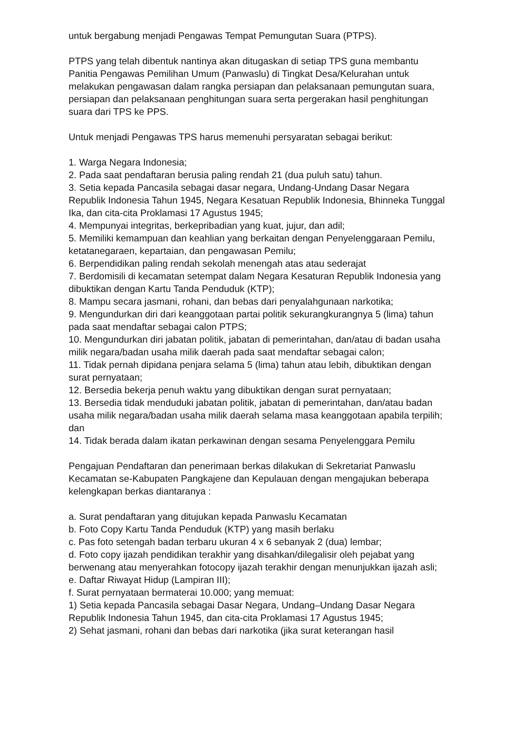untuk bergabung menjadi Pengawas Tempat Pemungutan Suara (PTPS).
PTPS yang telah dibentuk nantinya akan ditugaskan di setiap TPS guna membantu Panitia Pengawas Pemilihan Umum (Panwaslu) di Tingkat Desa/Kelurahan untuk melakukan pengawasan dalam rangka persiapan dan pelaksanaan pemungutan suara, persiapan dan pelaksanaan penghitungan suara serta pergerakan hasil penghitungan suara dari TPS ke PPS.
Untuk menjadi Pengawas TPS harus memenuhi persyaratan sebagai berikut:
1. Warga Negara Indonesia;
2. Pada saat pendaftaran berusia paling rendah 21 (dua puluh satu) tahun.
3. Setia kepada Pancasila sebagai dasar negara, Undang-Undang Dasar Negara Republik Indonesia Tahun 1945, Negara Kesatuan Republik Indonesia, Bhinneka Tunggal Ika, dan cita-cita Proklamasi 17 Agustus 1945;
4. Mempunyai integritas, berkepribadian yang kuat, jujur, dan adil;
5. Memiliki kemampuan dan keahlian yang berkaitan dengan Penyelenggaraan Pemilu, ketatanegaraen, kepartaian, dan pengawasan Pemilu;
6. Berpendidikan paling rendah sekolah menengah atas atau sederajat
7. Berdomisili di kecamatan setempat dalam Negara Kesaturan Republik Indonesia yang dibuktikan dengan Kartu Tanda Penduduk (KTP);
8. Mampu secara jasmani, rohani, dan bebas dari penyalahgunaan narkotika;
9. Mengundurkan diri dari keanggotaan partai politik sekurangkurangnya 5 (lima) tahun pada saat mendaftar sebagai calon PTPS;
10. Mengundurkan diri jabatan politik, jabatan di pemerintahan, dan/atau di badan usaha milik negara/badan usaha milik daerah pada saat mendaftar sebagai calon;
11. Tidak pernah dipidana penjara selama 5 (lima) tahun atau lebih, dibuktikan dengan surat pernyataan;
12. Bersedia bekerja penuh waktu yang dibuktikan dengan surat pernyataan;
13. Bersedia tidak menduduki jabatan politik, jabatan di pemerintahan, dan/atau badan usaha milik negara/badan usaha milik daerah selama masa keanggotaan apabila terpilih; dan
14. Tidak berada dalam ikatan perkawinan dengan sesama Penyelenggara Pemilu
Pengajuan Pendaftaran dan penerimaan berkas dilakukan di Sekretariat Panwaslu Kecamatan se-Kabupaten Pangkajene dan Kepulauan dengan mengajukan beberapa kelengkapan berkas diantaranya :
a. Surat pendaftaran yang ditujukan kepada Panwaslu Kecamatan
b. Foto Copy Kartu Tanda Penduduk (KTP) yang masih berlaku
c. Pas foto setengah badan terbaru ukuran 4 x 6 sebanyak 2 (dua) lembar;
d. Foto copy ijazah pendidikan terakhir yang disahkan/dilegalisir oleh pejabat yang berwenang atau menyerahkan fotocopy ijazah terakhir dengan menunjukkan ijazah asli;
e. Daftar Riwayat Hidup (Lampiran III);
f. Surat pernyataan bermaterai 10.000; yang memuat:
1) Setia kepada Pancasila sebagai Dasar Negara, Undang–Undang Dasar Negara Republik Indonesia Tahun 1945, dan cita-cita Proklamasi 17 Agustus 1945;
2) Sehat jasmani, rohani dan bebas dari narkotika (jika surat keterangan hasil